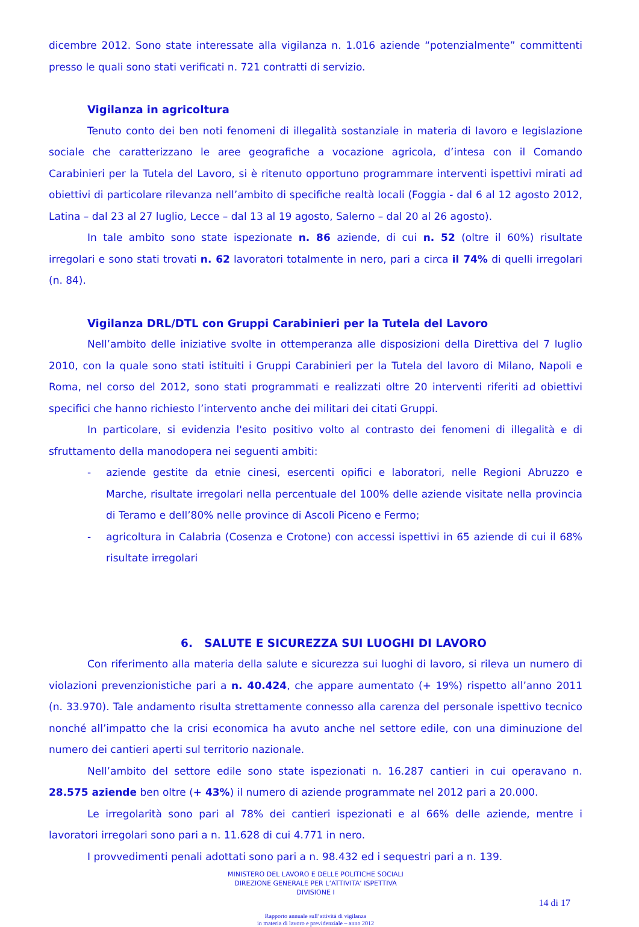dicembre 2012. Sono state interessate alla vigilanza n. 1.016 aziende “potenzialmente” committenti presso le quali sono stati verificati n. 721 contratti di servizio.
Vigilanza in agricoltura
Tenuto conto dei ben noti fenomeni di illegalità sostanziale in materia di lavoro e legislazione sociale che caratterizzano le aree geografiche a vocazione agricola, d’intesa con il Comando Carabinieri per la Tutela del Lavoro, si è ritenuto opportuno programmare interventi ispettivi mirati ad obiettivi di particolare rilevanza nell’ambito di specifiche realtà locali (Foggia - dal 6 al 12 agosto 2012, Latina – dal 23 al 27 luglio, Lecce – dal 13 al 19 agosto, Salerno – dal 20 al 26 agosto).
In tale ambito sono state ispezionate n. 86 aziende, di cui n. 52 (oltre il 60%) risultate irregolari e sono stati trovati n. 62 lavoratori totalmente in nero, pari a circa il 74% di quelli irregolari (n. 84).
Vigilanza DRL/DTL con Gruppi Carabinieri per la Tutela del Lavoro
Nell’ambito delle iniziative svolte in ottemperanza alle disposizioni della Direttiva del 7 luglio 2010, con la quale sono stati istituiti i Gruppi Carabinieri per la Tutela del lavoro di Milano, Napoli e Roma, nel corso del 2012, sono stati programmati e realizzati oltre 20 interventi riferiti ad obiettivi specifici che hanno richiesto l’intervento anche dei militari dei citati Gruppi.
In particolare, si evidenzia l'esito positivo volto al contrasto dei fenomeni di illegalità e di sfruttamento della manodopera nei seguenti ambiti:
- aziende gestite da etnie cinesi, esercenti opifici e laboratori, nelle Regioni Abruzzo e Marche, risultate irregolari nella percentuale del 100% delle aziende visitate nella provincia di Teramo e dell’80% nelle province di Ascoli Piceno e Fermo;
- agricoltura in Calabria (Cosenza e Crotone) con accessi ispettivi in 65 aziende di cui il 68% risultate irregolari
6. SALUTE E SICUREZZA SUI LUOGHI DI LAVORO
Con riferimento alla materia della salute e sicurezza sui luoghi di lavoro, si rileva un numero di violazioni prevenzionistiche pari a n. 40.424, che appare aumentato (+ 19%) rispetto all’anno 2011 (n. 33.970). Tale andamento risulta strettamente connesso alla carenza del personale ispettivo tecnico nonché all’impatto che la crisi economica ha avuto anche nel settore edile, con una diminuzione del numero dei cantieri aperti sul territorio nazionale.
Nell’ambito del settore edile sono state ispezionati n. 16.287 cantieri in cui operavano n. 28.575 aziende ben oltre (+ 43%) il numero di aziende programmate nel 2012 pari a 20.000.
Le irregolarità sono pari al 78% dei cantieri ispezionati e al 66% delle aziende, mentre i lavoratori irregolari sono pari a n. 11.628 di cui 4.771 in nero.
I provvedimenti penali adottati sono pari a n. 98.432 ed i sequestri pari a n. 139.
MINISTERO DEL LAVORO E DELLE POLITICHE SOCIALI
DIREZIONE GENERALE PER L’ATTIVITA’ ISPETTIVA
DIVISIONE I
14 di 17
Rapporto annuale sull’attività di vigilanza
in materia di lavoro e previdenziale – anno 2012